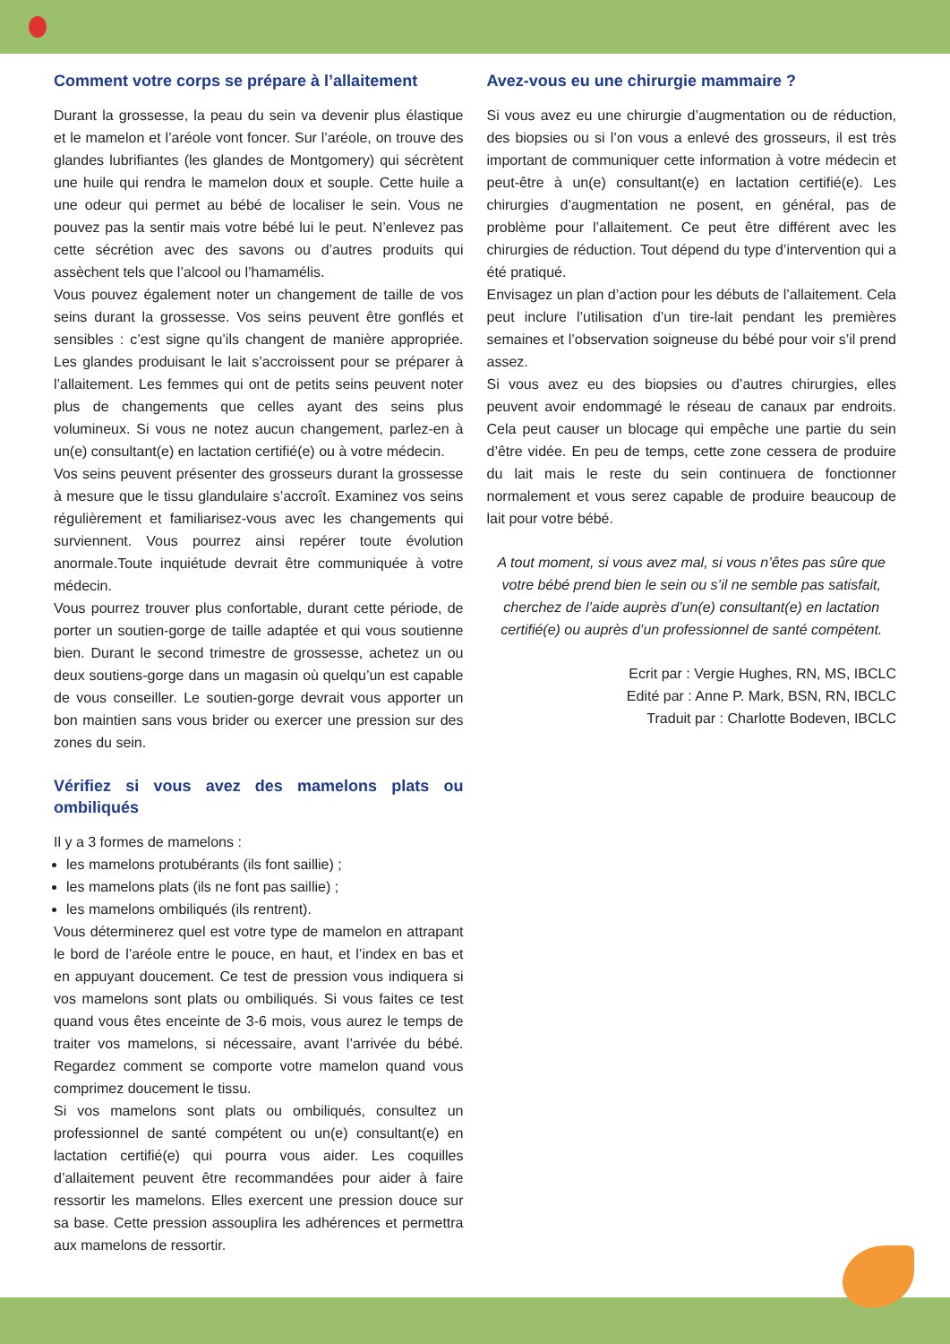Comment votre corps se prépare à l’allaitement
Durant la grossesse, la peau du sein va devenir plus élastique et le mamelon et l’aréole vont foncer. Sur l’aréole, on trouve des glandes lubrifiantes (les glandes de Montgomery) qui sécrètent une huile qui rendra le mamelon doux et souple. Cette huile a une odeur qui permet au bébé de localiser le sein. Vous ne pouvez pas la sentir mais votre bébé lui le peut. N’enlevez pas cette sécrétion avec des savons ou d’autres produits qui assèchent tels que l’alcool ou l’hamamélis.
Vous pouvez également noter un changement de taille de vos seins durant la grossesse. Vos seins peuvent être gonflés et sensibles : c’est signe qu’ils changent de manière appropriée. Les glandes produisant le lait s’accroissent pour se préparer à l’allaitement. Les femmes qui ont de petits seins peuvent noter plus de changements que celles ayant des seins plus volumineux. Si vous ne notez aucun changement, parlez-en à un(e) consultant(e) en lactation certifié(e) ou à votre médecin.
Vos seins peuvent présenter des grosseurs durant la grossesse à mesure que le tissu glandulaire s’accroît. Examinez vos seins régulièrement et familiarisez-vous avec les changements qui surviennent. Vous pourrez ainsi repérer toute évolution anormale.Toute inquiétude devrait être communiquée à votre médecin.
Vous pourrez trouver plus confortable, durant cette période, de porter un soutien-gorge de taille adaptée et qui vous soutienne bien. Durant le second trimestre de grossesse, achetez un ou deux soutiens-gorge dans un magasin où quelqu’un est capable de vous conseiller. Le soutien-gorge devrait vous apporter un bon maintien sans vous brider ou exercer une pression sur des zones du sein.
Vérifiez si vous avez des mamelons plats ou ombiliqués
Il y a 3 formes de mamelons :
les mamelons protubérants (ils font saillie) ;
les mamelons plats (ils ne font pas saillie) ;
les mamelons ombiliqués (ils rentrent).
Vous déterminerez quel est votre type de mamelon en attrapant le bord de l’aréole entre le pouce, en haut, et l’index en bas et en appuyant doucement. Ce test de pression vous indiquera si vos mamelons sont plats ou ombiliqués. Si vous faites ce test quand vous êtes enceinte de 3-6 mois, vous aurez le temps de traiter vos mamelons, si nécessaire, avant l’arrivée du bébé. Regardez comment se comporte votre mamelon quand vous comprimez doucement le tissu.
Si vos mamelons sont plats ou ombiliqués, consultez un professionnel de santé compétent ou un(e) consultant(e) en lactation certifié(e) qui pourra vous aider. Les coquilles d’allaitement peuvent être recommandées pour aider à faire ressortir les mamelons. Elles exercent une pression douce sur sa base. Cette pression assouplira les adhérences et permettra aux mamelons de ressortir.
Avez-vous eu une chirurgie mammaire ?
Si vous avez eu une chirurgie d’augmentation ou de réduction, des biopsies ou si l’on vous a enlevé des grosseurs, il est très important de communiquer cette information à votre médecin et peut-être à un(e) consultant(e) en lactation certifié(e). Les chirurgies d’augmentation ne posent, en général, pas de problème pour l’allaitement. Ce peut être différent avec les chirurgies de réduction. Tout dépend du type d’intervention qui a été pratiqué.
Envisagez un plan d’action pour les débuts de l’allaitement. Cela peut inclure l’utilisation d’un tire-lait pendant les premières semaines et l’observation soigneuse du bébé pour voir s’il prend assez.
Si vous avez eu des biopsies ou d’autres chirurgies, elles peuvent avoir endommagé le réseau de canaux par endroits. Cela peut causer un blocage qui empêche une partie du sein d’être vidée. En peu de temps, cette zone cessera de produire du lait mais le reste du sein continuera de fonctionner normalement et vous serez capable de produire beaucoup de lait pour votre bébé.
A tout moment, si vous avez mal, si vous n’êtes pas sûre que votre bébé prend bien le sein ou s’il ne semble pas satisfait, cherchez de l’aide auprès d’un(e) consultant(e) en lactation certifié(e) ou auprès d’un professionnel de santé compétent.
Ecrit par : Vergie Hughes, RN, MS, IBCLC
Edité par : Anne P. Mark, BSN, RN, IBCLC
Traduit par : Charlotte Bodeven, IBCLC